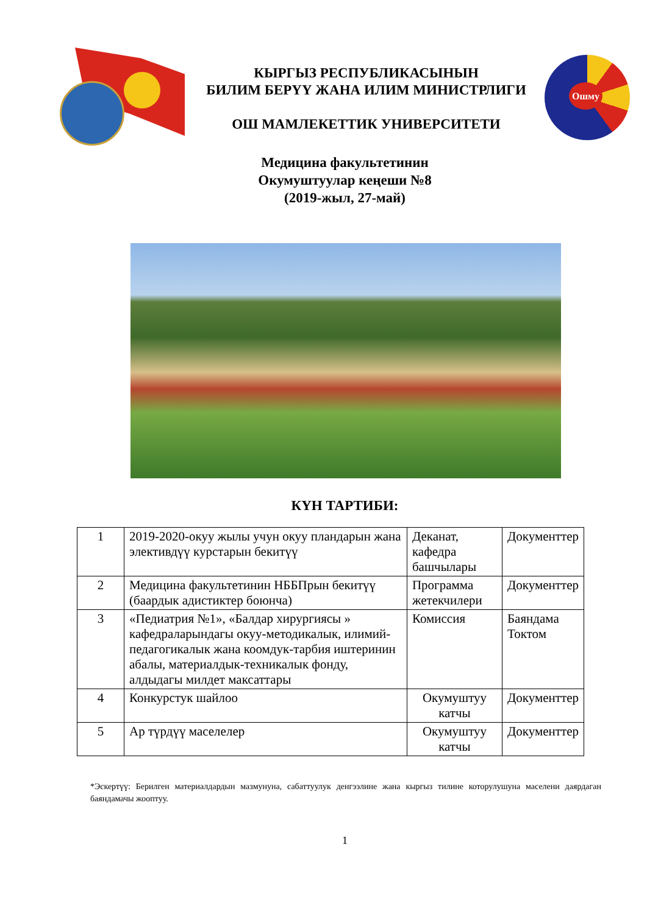КЫРГЫЗ РЕСПУБЛИКАСЫНЫН
БИЛИМ БЕРҮҮ ЖАНА ИЛИМ МИНИСТРЛИГИ
ОШ МАМЛЕКЕТТИК УНИВЕРСИТЕТИ
Ошму
Медицина факультетинин
Окумуштуулар кеңеши №8
(2019-жыл, 27-май)
КҮН ТАРТИБИ:
| 1 | 2019-2020-окуу жылы учун окуу пландарын жана элективдүү курстарын бекитүү | Деканат, кафедра башчылары | Документтер |
| 2 | Медицина факультетинин НББПрын бекитүү (баардык адистиктер боюнча) | Программа жетекчилери | Документтер |
| 3 | «Педиатрия №1», «Балдар хирургиясы » кафедраларындагы окуу-методикалык, илимий-педагогикалык жана коомдук-тарбия иштеринин абалы, материалдык-техникалык фонду, алдыдагы милдет максаттары | Комиссия | Баяндама Токтом |
| 4 | Конкурстук шайлоо | Окумуштуу катчы | Документтер |
| 5 | Ар түрдүү маселелер | Окумуштуу катчы | Документтер |
*Эскертүү: Берилген материалдардын мазмунуна, сабаттуулук денгээлине жана кыргыз тилине которулушуна маселени даярдаган баяндамачы жооптуу.
1